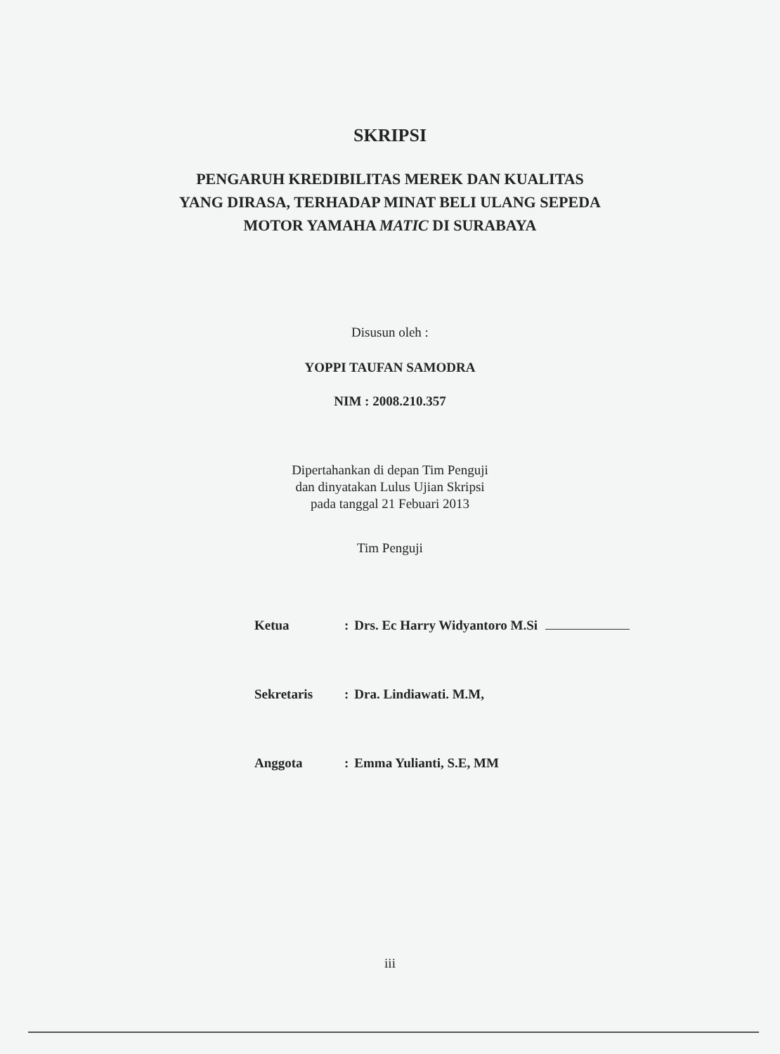SKRIPSI
PENGARUH KREDIBILITAS MEREK DAN KUALITAS
YANG DIRASA, TERHADAP MINAT BELI ULANG SEPEDA
MOTOR YAMAHA MATIC DI SURABAYA
Disusun oleh :
YOPPI TAUFAN SAMODRA
NIM : 2008.210.357
Dipertahankan di depan Tim Penguji
dan dinyatakan Lulus Ujian Skripsi
pada tanggal 21 Febuari 2013
Tim Penguji
| Ketua | : | Drs. Ec Harry Widyantoro M.Si |
| Sekretaris | : | Dra. Lindiawati. M.M, |
| Anggota | : | Emma Yulianti, S.E, MM |
iii